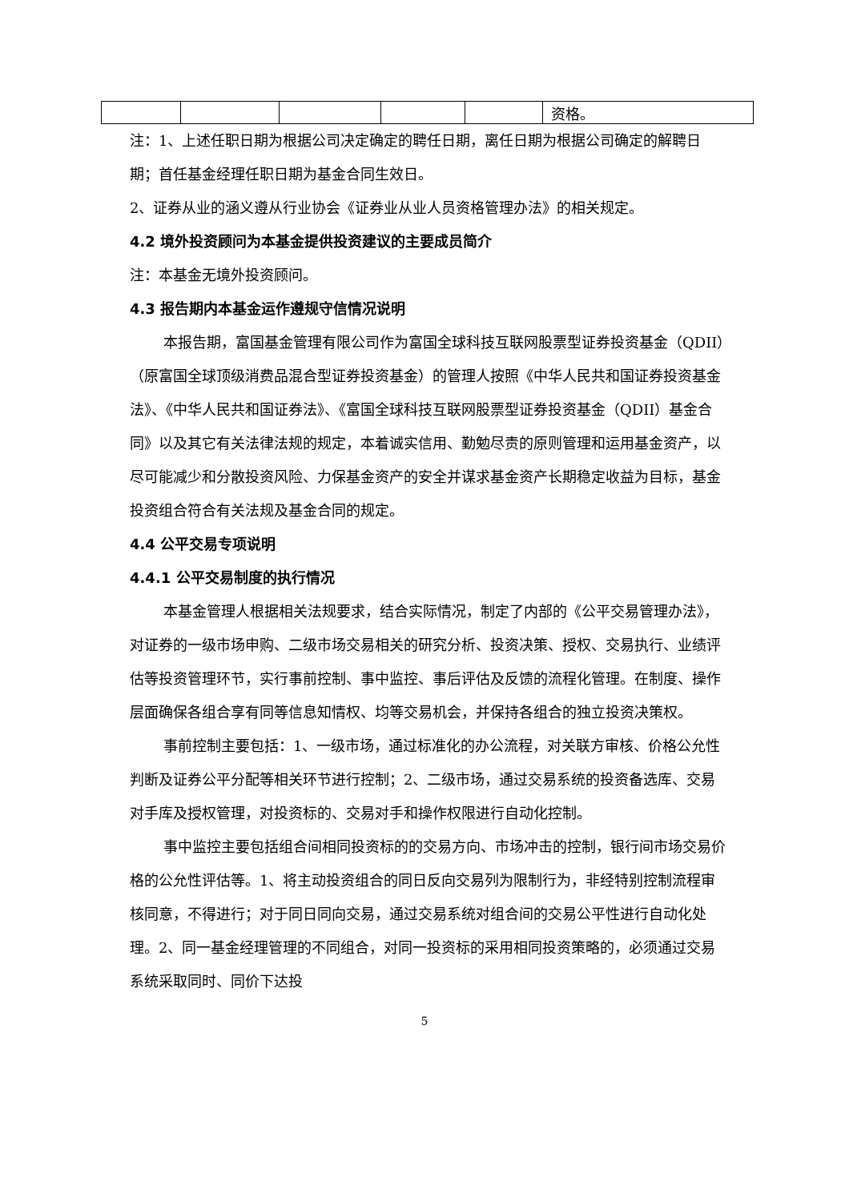| | | | | | 资格。 |
注：1、上述任职日期为根据公司决定确定的聘任日期，离任日期为根据公司确定的解聘日期；首任基金经理任职日期为基金合同生效日。
2、证券从业的涵义遵从行业协会《证券业从业人员资格管理办法》的相关规定。
4.2 境外投资顾问为本基金提供投资建议的主要成员简介
注：本基金无境外投资顾问。
4.3 报告期内本基金运作遵规守信情况说明
本报告期，富国基金管理有限公司作为富国全球科技互联网股票型证券投资基金（QDII）（原富国全球顶级消费品混合型证券投资基金）的管理人按照《中华人民共和国证券投资基金法》、《中华人民共和国证券法》、《富国全球科技互联网股票型证券投资基金（QDII）基金合同》以及其它有关法律法规的规定，本着诚实信用、勤勉尽责的原则管理和运用基金资产，以尽可能减少和分散投资风险、力保基金资产的安全并谋求基金资产长期稳定收益为目标，基金投资组合符合有关法规及基金合同的规定。
4.4 公平交易专项说明
4.4.1 公平交易制度的执行情况
本基金管理人根据相关法规要求，结合实际情况，制定了内部的《公平交易管理办法》，对证券的一级市场申购、二级市场交易相关的研究分析、投资决策、授权、交易执行、业绩评估等投资管理环节，实行事前控制、事中监控、事后评估及反馈的流程化管理。在制度、操作层面确保各组合享有同等信息知情权、均等交易机会，并保持各组合的独立投资决策权。
事前控制主要包括：1、一级市场，通过标准化的办公流程，对关联方审核、价格公允性判断及证券公平分配等相关环节进行控制；2、二级市场，通过交易系统的投资备选库、交易对手库及授权管理，对投资标的、交易对手和操作权限进行自动化控制。
事中监控主要包括组合间相同投资标的的交易方向、市场冲击的控制，银行间市场交易价格的公允性评估等。1、将主动投资组合的同日反向交易列为限制行为，非经特别控制流程审核同意，不得进行；对于同日同向交易，通过交易系统对组合间的交易公平性进行自动化处理。2、同一基金经理管理的不同组合，对同一投资标的采用相同投资策略的，必须通过交易系统采取同时、同价下达投
5